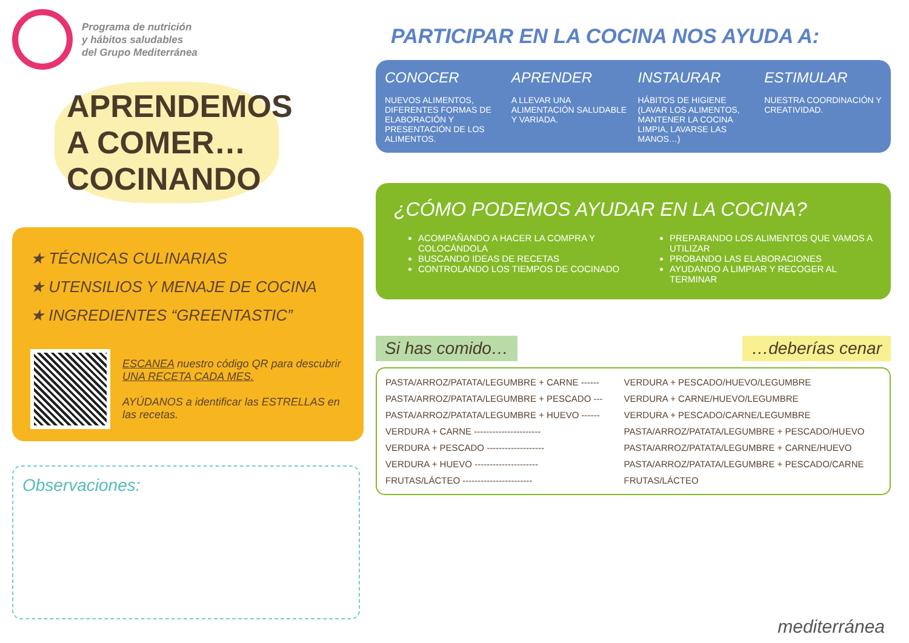Programa de nutrición
y hábitos saludables
del Grupo Mediterránea
APRENDEMOS A COMER… COCINANDO
★ TÉCNICAS CULINARIAS
★ UTENSILIOS Y MENAJE DE COCINA
★ INGREDIENTES “GREENTASTIC”
ESCANEA nuestro código QR para descubrir UNA RECETA CADA MES.
AYÚDANOS a identificar las ESTRELLAS en las recetas.
Observaciones:
PARTICIPAR EN LA COCINA NOS AYUDA A:
CONOCER
NUEVOS ALIMENTOS, DIFERENTES FORMAS DE ELABORACIÓN Y PRESENTACIÓN DE LOS ALIMENTOS.
APRENDER
A LLEVAR UNA ALIMENTACIÓN SALUDABLE Y VARIADA.
INSTAURAR
HÁBITOS DE HIGIENE (LAVAR LOS ALIMENTOS, MANTENER LA COCINA LIMPIA, LAVARSE LAS MANOS…)
ESTIMULAR
NUESTRA COORDINACIÓN Y CREATIVIDAD.
¿CÓMO PODEMOS AYUDAR EN LA COCINA?
ACOMPAÑANDO A HACER LA COMPRA Y COLOCÁNDOLA
BUSCANDO IDEAS DE RECETAS
CONTROLANDO LOS TIEMPOS DE COCINADO
PREPARANDO LOS ALIMENTOS QUE VAMOS A UTILIZAR
PROBANDO LAS ELABORACIONES
AYUDANDO A LIMPIAR Y RECOGER AL TERMINAR
Si has comido… …deberías cenar
| PASTA/ARROZ/PATATA/LEGUMBRE + CARNE ------ | VERDURA + PESCADO/HUEVO/LEGUMBRE |
| PASTA/ARROZ/PATATA/LEGUMBRE + PESCADO --- | VERDURA + CARNE/HUEVO/LEGUMBRE |
| PASTA/ARROZ/PATATA/LEGUMBRE + HUEVO ------ | VERDURA + PESCADO/CARNE/LEGUMBRE |
| VERDURA + CARNE ---------------------- | PASTA/ARROZ/PATATA/LEGUMBRE + PESCADO/HUEVO |
| VERDURA + PESCADO ------------------- | PASTA/ARROZ/PATATA/LEGUMBRE + CARNE/HUEVO |
| VERDURA + HUEVO --------------------- | PASTA/ARROZ/PATATA/LEGUMBRE + PESCADO/CARNE |
| FRUTAS/LÁCTEO ----------------------- | FRUTAS/LÁCTEO |
mediterránea